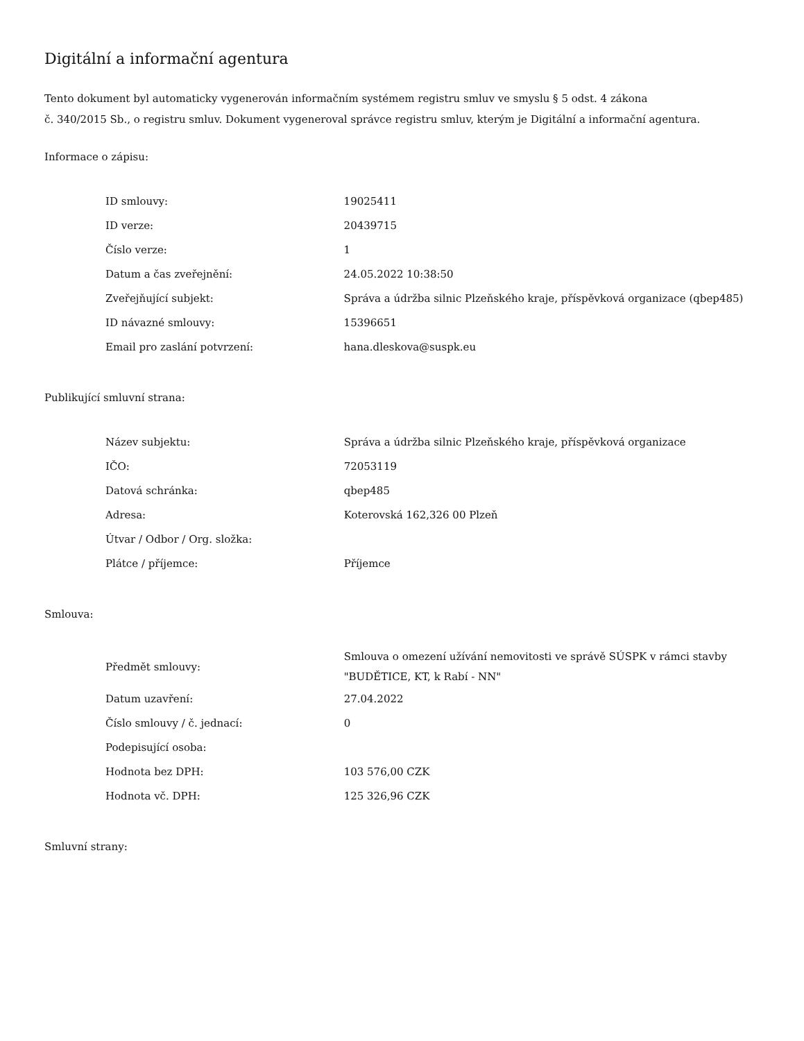Digitální a informační agentura
Tento dokument byl automaticky vygenerován informačním systémem registru smluv ve smyslu § 5 odst. 4 zákona
č. 340/2015 Sb., o registru smluv. Dokument vygeneroval správce registru smluv, kterým je Digitální a informační agentura.
Informace o zápisu:
| ID smlouvy: | 19025411 |
| ID verze: | 20439715 |
| Číslo verze: | 1 |
| Datum a čas zveřejnění: | 24.05.2022 10:38:50 |
| Zveřejňující subjekt: | Správa a údržba silnic Plzeňského kraje, příspěvková organizace (qbep485) |
| ID návazné smlouvy: | 15396651 |
| Email pro zaslání potvrzení: | hana.dleskova@suspk.eu |
Publikující smluvní strana:
| Název subjektu: | Správa a údržba silnic Plzeňského kraje, příspěvková organizace |
| IČO: | 72053119 |
| Datová schránka: | qbep485 |
| Adresa: | Koterovská 162,326 00 Plzeň |
| Útvar / Odbor / Org. složka: | |
| Plátce / příjemce: | Příjemce |
Smlouva:
| Předmět smlouvy: | Smlouva o omezení užívání nemovitosti ve správě SÚSPK v rámci stavby "BUDĚTICE, KT, k Rabí - NN" |
| Datum uzavření: | 27.04.2022 |
| Číslo smlouvy / č. jednací: | 0 |
| Podepisující osoba: | |
| Hodnota bez DPH: | 103 576,00 CZK |
| Hodnota vč. DPH: | 125 326,96 CZK |
Smluvní strany: